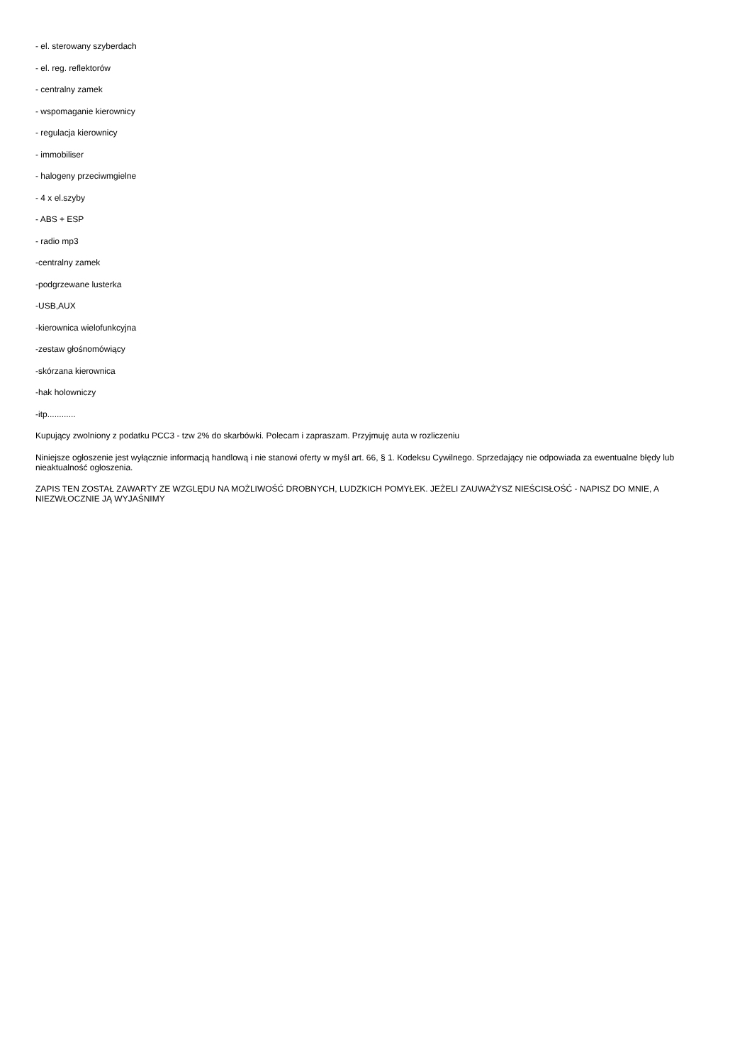- el. sterowany szyberdach
- el. reg. reflektorów
- centralny zamek
- wspomaganie kierownicy
- regulacja kierownicy
- immobiliser
- halogeny przeciwmgielne
- 4 x el.szyby
- ABS + ESP
- radio mp3
-centralny zamek
-podgrzewane lusterka
-USB,AUX
-kierownica wielofunkcyjna
-zestaw głośnomówiący
-skórzana kierownica
-hak holowniczy
-itp............
Kupujący zwolniony z podatku PCC3 - tzw 2% do skarbówki. Polecam i zapraszam. Przyjmuję auta w rozliczeniu
Niniejsze ogłoszenie jest wyłącznie informacją handlową i nie stanowi oferty w myśl art. 66, § 1. Kodeksu Cywilnego. Sprzedający nie odpowiada za ewentualne błędy lub nieaktualność ogłoszenia.
ZAPIS TEN ZOSTAŁ ZAWARTY ZE WZGLĘDU NA MOŻLIWOŚĆ DROBNYCH, LUDZKICH POMYŁEK. JEŻELI ZAUWAŻYSZ NIEŚCISŁOŚĆ - NAPISZ DO MNIE, A NIEZWŁOCZNIE JĄ WYJAŚNIMY